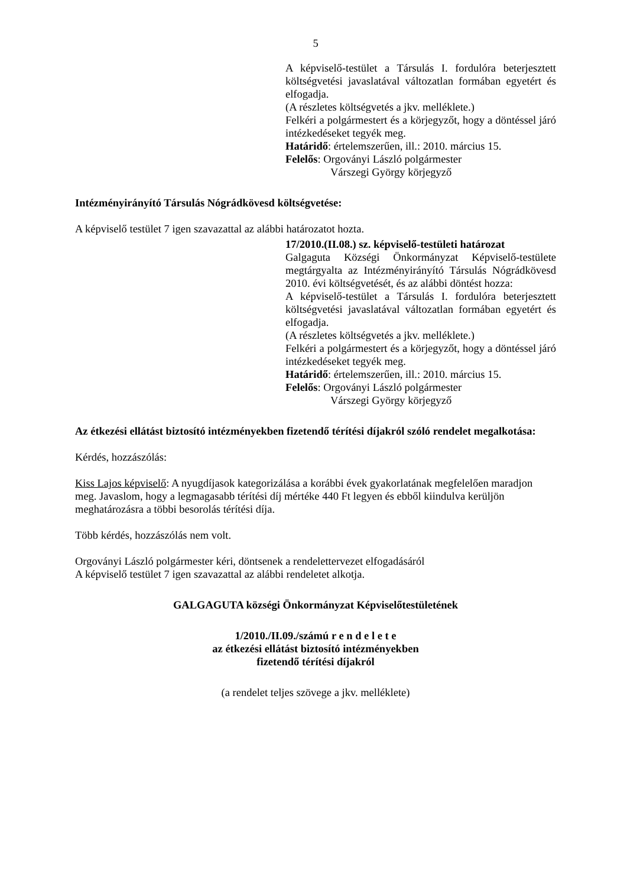5
A képviselő-testület a Társulás I. fordulóra beterjesztett költségvetési javaslatával változatlan formában egyetért és elfogadja.
(A részletes költségvetés a jkv. melléklete.)
Felkéri a polgármestert és a körjegyzőt, hogy a döntéssel járó intézkedéseket tegyék meg.
Határidő: értelemszerűen, ill.: 2010. március 15.
Felelős: Orgoványi László polgármester
Várszegi György körjegyző
Intézményirányító Társulás Nógrádkövesd költségvetése:
A képviselő testület 7 igen szavazattal az alábbi határozatot hozta.
17/2010.(II.08.) sz. képviselő-testületi határozat
Galgaguta Községi Önkormányzat Képviselő-testülete megtárgyalta az Intézményirányító Társulás Nógrádkövesd 2010. évi költségvetését, és az alábbi döntést hozza:
A képviselő-testület a Társulás I. fordulóra beterjesztett költségvetési javaslatával változatlan formában egyetért és elfogadja.
(A részletes költségvetés a jkv. melléklete.)
Felkéri a polgármestert és a körjegyzőt, hogy a döntéssel járó intézkedéseket tegyék meg.
Határidő: értelemszerűen, ill.: 2010. március 15.
Felelős: Orgoványi László polgármester
Várszegi György körjegyző
Az étkezési ellátást biztosító intézményekben fizetendő térítési díjakról szóló rendelet megalkotása:
Kérdés, hozzászólás:
Kiss Lajos képviselő: A nyugdíjasok kategorizálása a korábbi évek gyakorlatának megfelelően maradjon meg. Javaslom, hogy a legmagasabb térítési díj mértéke 440 Ft legyen és ebből kiindulva kerüljön meghatározásra a többi besorolás térítési díja.
Több kérdés, hozzászólás nem volt.
Orgoványi László polgármester kéri, döntsenek a rendelettervezet elfogadásáról
A képviselő testület 7 igen szavazattal az alábbi rendeletet alkotja.
GALGAGUTA községi Önkormányzat Képviselőtestületének
1/2010./II.09./számú r e n d e l e t e
az étkezési ellátást biztosító intézményekben
fizetendő térítési díjakról
(a rendelet teljes szövege a jkv. melléklete)